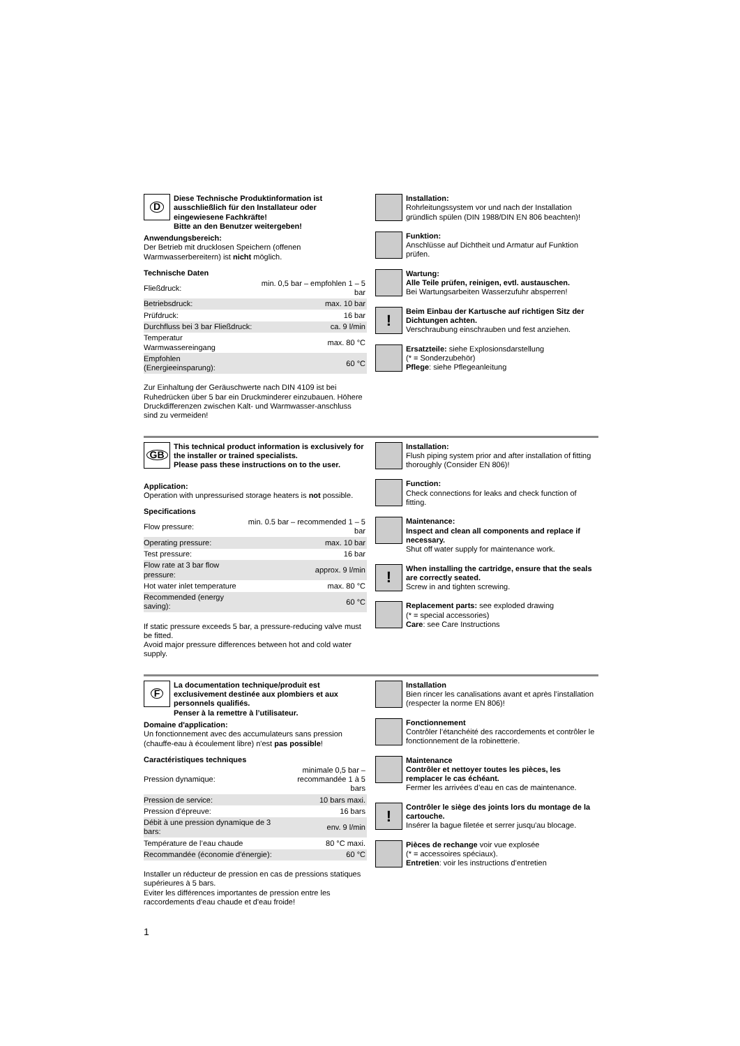D
Diese Technische Produktinformation ist ausschließlich für den Installateur oder eingewiesene Fachkräfte!
Bitte an den Benutzer weitergeben!
Anwendungsbereich:
Der Betrieb mit drucklosen Speichern (offenen Warmwasserbereitern) ist nicht möglich.
Technische Daten
| Fließdruck: | min. 0,5 bar – empfohlen 1 – 5 bar |
| Betriebsdruck: | max. 10 bar |
| Prüfdruck: | 16 bar |
| Durchfluss bei 3 bar Fließdruck: | ca. 9 l/min |
| Temperatur Warmwassereingang | max. 80 °C |
| Empfohlen (Energieeinsparung): | 60 °C |
Zur Einhaltung der Geräuschwerte nach DIN 4109 ist bei Ruhedrücken über 5 bar ein Druckminderer einzubauen. Höhere Druckdifferenzen zwischen Kalt- und Warmwasser-anschluss sind zu vermeiden!
Installation:
Rohrleitungssystem vor und nach der Installation gründlich spülen (DIN 1988/DIN EN 806 beachten)!
Funktion:
Anschlüsse auf Dichtheit und Armatur auf Funktion prüfen.
Wartung:
Alle Teile prüfen, reinigen, evtl. austauschen.
Bei Wartungsarbeiten Wasserzufuhr absperren!
!
Beim Einbau der Kartusche auf richtigen Sitz der Dichtungen achten.
Verschraubung einschrauben und fest anziehen.
Ersatzteile: siehe Explosionsdarstellung
(* = Sonderzubehör)
Pflege: siehe Pflegeanleitung
GB
This technical product information is exclusively for the installer or trained specialists.
Please pass these instructions on to the user.
Application:
Operation with unpressurised storage heaters is not possible.
Specifications
| Flow pressure: | min. 0.5 bar – recommended 1 – 5 bar |
| Operating pressure: | max. 10 bar |
| Test pressure: | 16 bar |
| Flow rate at 3 bar flow pressure: | approx. 9 l/min |
| Hot water inlet temperature | max. 80 °C |
| Recommended (energy saving): | 60 °C |
If static pressure exceeds 5 bar, a pressure-reducing valve must be fitted.
Avoid major pressure differences between hot and cold water supply.
Installation:
Flush piping system prior and after installation of fitting thoroughly (Consider EN 806)!
Function:
Check connections for leaks and check function of fitting.
Maintenance:
Inspect and clean all components and replace if necessary.
Shut off water supply for maintenance work.
!
When installing the cartridge, ensure that the seals are correctly seated.
Screw in and tighten screwing.
Replacement parts: see exploded drawing
(* = special accessories)
Care: see Care Instructions
F
La documentation technique/produit est exclusivement destinée aux plombiers et aux personnels qualifiés.
Penser à la remettre à l’utilisateur.
Domaine d'application:
Un fonctionnement avec des accumulateurs sans pression (chauffe-eau à écoulement libre) n'est pas possible!
Caractéristiques techniques
| Pression dynamique: | minimale 0,5 bar – recommandée 1 à 5 bars |
| Pression de service: | 10 bars maxi. |
| Pression d'épreuve: | 16 bars |
| Débit à une pression dynamique de 3 bars: | env. 9 l/min |
| Température de l’eau chaude | 80 °C maxi. |
| Recommandée (économie d'énergie): | 60 °C |
Installer un réducteur de pression en cas de pressions statiques supérieures à 5 bars.
Eviter les différences importantes de pression entre les raccordements d'eau chaude et d'eau froide!
Installation
Bien rincer les canalisations avant et après l’installation (respecter la norme EN 806)!
Fonctionnement
Contrôler l’étanchéité des raccordements et contrôler le fonctionnement de la robinetterie.
Maintenance
Contrôler et nettoyer toutes les pièces, les remplacer le cas échéant.
Fermer les arrivées d’eau en cas de maintenance.
!
Contrôler le siège des joints lors du montage de la cartouche.
Insérer la bague filetée et serrer jusqu'au blocage.
Pièces de rechange voir vue explosée
(* = accessoires spéciaux).
Entretien: voir les instructions d’entretien
1